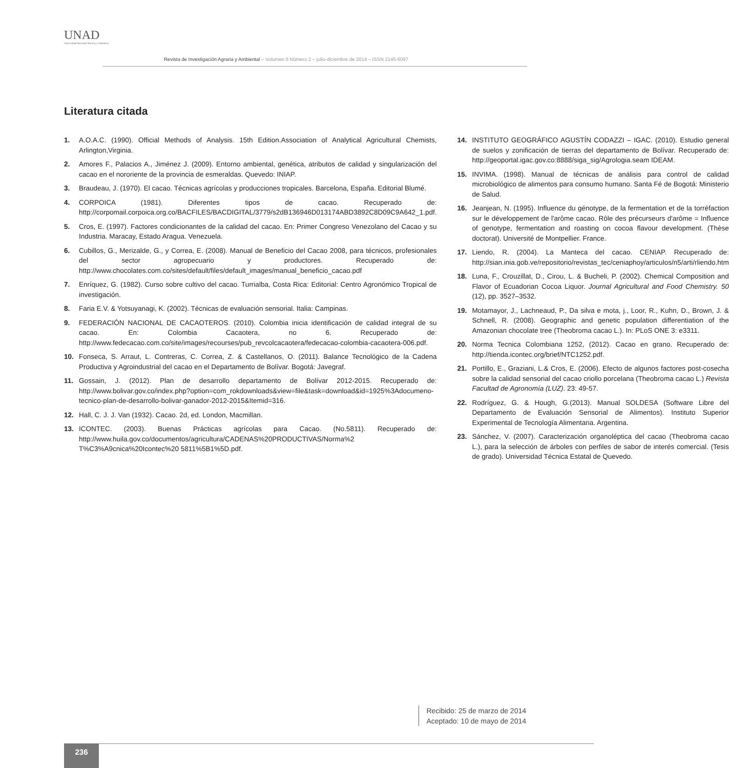UNAD
Universidad Nacional Abierta y a Distancia
Revista de Investigación Agraria y Ambiental – Volumen 5 Número 2 – julio-diciembre de 2014 – ISSN 2145-6097
Literatura citada
1. A.O.A.C. (1990). Official Methods of Analysis. 15th Edition.Association of Analytical Agricultural Chemists, Arlington,Virginia.
2. Amores F., Palacios A., Jiménez J. (2009). Entorno ambiental, genética, atributos de calidad y singularización del cacao en el nororiente de la provincia de esmeraldas. Quevedo: INIAP.
3. Braudeau, J. (1970). El cacao. Técnicas agrícolas y producciones tropicales. Barcelona, España. Editorial Blumé.
4. CORPOICA (1981). Diferentes tipos de cacao. Recuperado de: http://corpomail.corpoica.org.co/BACFILES/BACDIGITAL/3779/s2dB136946D013174ABD3892C8D09C9A642_1.pdf.
5. Cros, E. (1997). Factores condicionantes de la calidad del cacao. En: Primer Congreso Venezolano del Cacao y su Industria. Maracay, Estado Aragua. Venezuela.
6. Cubillos, G., Merizalde, G., y Correa, E. (2008). Manual de Beneficio del Cacao 2008, para técnicos, profesionales del sector agropecuario y productores. Recuperado de: http://www.chocolates.com.co/sites/default/files/default_images/manual_beneficio_cacao.pdf
7. Enríquez, G. (1982). Curso sobre cultivo del cacao. Turrialba, Costa Rica: Editorial: Centro Agronómico Tropical de investigación.
8. Faria E.V. & Yotsuyanagi, K. (2002). Técnicas de evaluación sensorial. Italia: Campinas.
9. FEDERACIÓN NACIONAL DE CACAOTEROS. (2010). Colombia inicia identificación de calidad integral de su cacao. En: Colombia Cacaotera, no 6. Recuperado de: http://www.fedecacao.com.co/site/images/recourses/pub_revcolcacaotera/fedecacao-colombia-cacaotera-006.pdf.
10. Fonseca, S. Arraut, L. Contreras, C. Correa, Z. & Castellanos, O. (2011). Balance Tecnológico de la Cadena Productiva y Agroindustrial del cacao en el Departamento de Bolívar. Bogotá: Javegraf.
11. Gossain, J. (2012). Plan de desarrollo departamento de Bolívar 2012-2015. Recuperado de: http://www.bolivar.gov.co/index.php?option=com_rokdownloads&view=file&task=download&id=1925%3Adocumeno-tecnico-plan-de-desarrollo-bolivar-ganador-2012-2015&Itemid=316.
12. Hall, C. J. J. Van (1932). Cacao. 2d, ed. London, Macmillan.
13. ICONTEC. (2003). Buenas Prácticas agrícolas para Cacao. (No.5811). Recuperado de: http://www.huila.gov.co/documentos/agricultura/CADENAS%20PRODUCTIVAS/Norma%2 T%C3%A9cnica%20Icontec%20 5811%5B1%5D.pdf.
14. INSTITUTO GEOGRÁFICO AGUSTÍN CODAZZI – IGAC. (2010). Estudio general de suelos y zonificación de tierras del departamento de Bolívar. Recuperado de: http://geoportal.igac.gov.co:8888/siga_sig/Agrologia.seam IDEAM.
15. INVIMA. (1998). Manual de técnicas de análisis para control de calidad microbiológico de alimentos para consumo humano. Santa Fé de Bogotá: Ministerio de Salud.
16. Jeanjean, N. (1995). Influence du génotype, de la fermentation et de la torréfaction sur le développement de l'arôme cacao. Rôle des précurseurs d'arôme = Influence of genotype, fermentation and roasting on cocoa flavour development. (Thèse doctorat). Université de Montpellier. France.
17. Liendo, R. (2004). La Manteca del cacao. CENIAP. Recuperado de: http://sian.inia.gob.ve/repositorio/revistas_tec/ceniaphoy/articulos/n5/arti/rliendo.htm
18. Luna, F., Crouzillat, D., Cirou, L. & Bucheli, P. (2002). Chemical Composition and Flavor of Ecuadorian Cocoa Liquor. Journal Agricultural and Food Chemistry. 50 (12), pp. 3527–3532.
19. Motamayor, J., Lachneaud, P., Da silva e mota, j., Loor, R., Kuhn, D., Brown, J. & Schnell, R. (2008). Geographic and genetic population differentiation of the Amazonian chocolate tree (Theobroma cacao L.). In: PLoS ONE 3: e3311.
20. Norma Tecnica Colombiana 1252, (2012). Cacao en grano. Recuperado de: http://tienda.icontec.org/brief/NTC1252.pdf.
21. Portillo, E., Graziani, L.& Cros, E. (2006). Efecto de algunos factores post-cosecha sobre la calidad sensorial del cacao criollo porcelana (Theobroma cacao L.) Revista Facultad de Agronomía (LUZ). 23: 49-57.
22. Rodríguez, G. & Hough, G.(2013). Manual SOLDESA (Software Libre del Departamento de Evaluación Sensorial de Alimentos). Instituto Superior Experimental de Tecnología Alimentaria. Argentina.
23. Sánchez, V. (2007). Caracterización organoléptica del cacao (Theobroma cacao L.), para la selección de árboles con perfiles de sabor de interés comercial. (Tesis de grado). Universidad Técnica Estatal de Quevedo.
Recibido: 25 de marzo de 2014
Aceptado: 10 de mayo de 2014
236